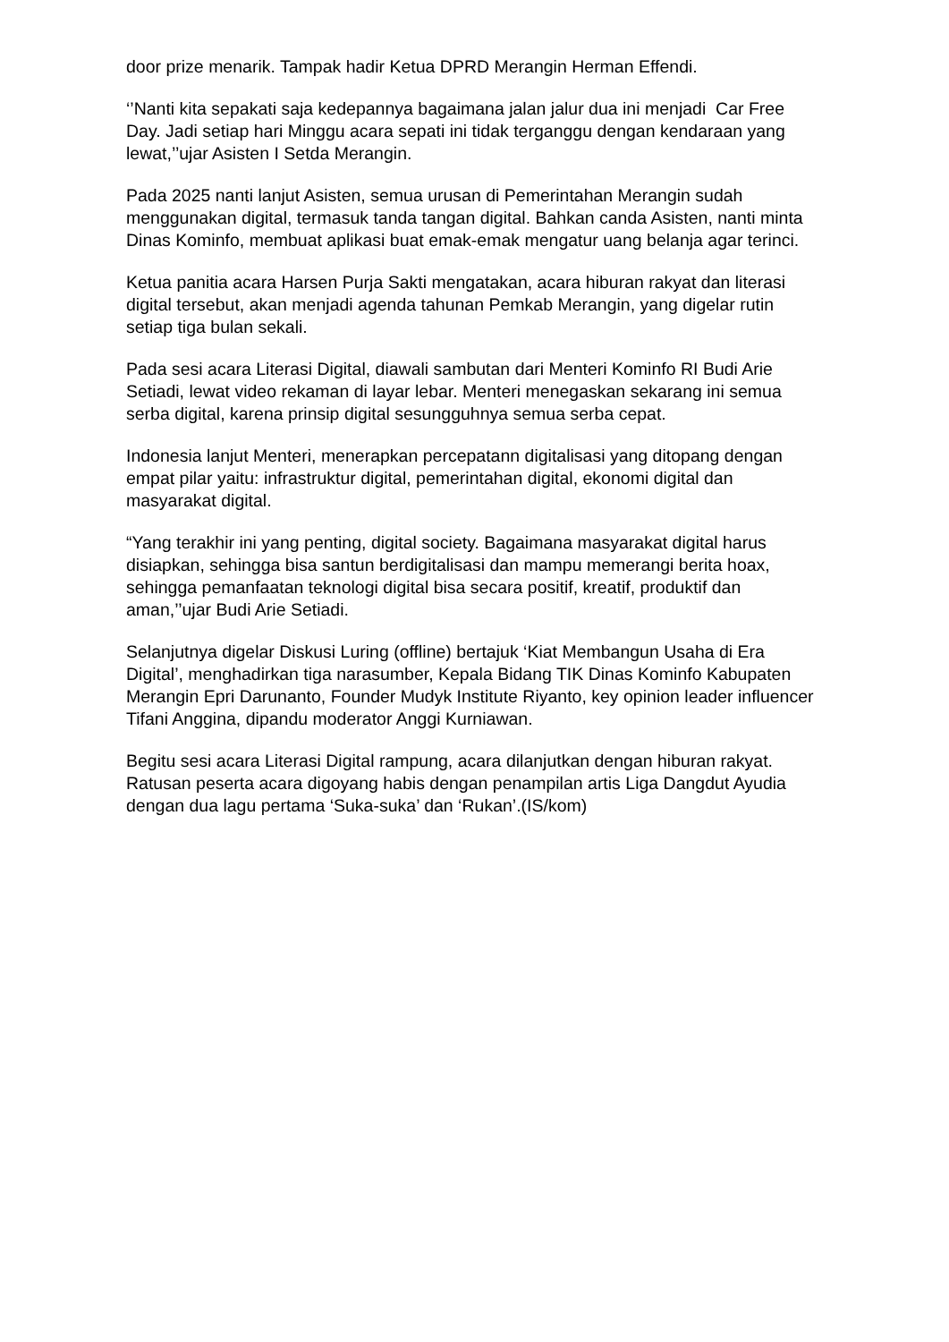door prize menarik. Tampak hadir Ketua DPRD Merangin Herman Effendi.
‘’Nanti kita sepakati saja kedepannya bagaimana jalan jalur dua ini menjadi Car Free Day. Jadi setiap hari Minggu acara sepati ini tidak terganggu dengan kendaraan yang lewat,’’ujar Asisten I Setda Merangin.
Pada 2025 nanti lanjut Asisten, semua urusan di Pemerintahan Merangin sudah menggunakan digital, termasuk tanda tangan digital. Bahkan canda Asisten, nanti minta Dinas Kominfo, membuat aplikasi buat emak-emak mengatur uang belanja agar terinci.
Ketua panitia acara Harsen Purja Sakti mengatakan, acara hiburan rakyat dan literasi digital tersebut, akan menjadi agenda tahunan Pemkab Merangin, yang digelar rutin setiap tiga bulan sekali.
Pada sesi acara Literasi Digital, diawali sambutan dari Menteri Kominfo RI Budi Arie Setiadi, lewat video rekaman di layar lebar. Menteri menegaskan sekarang ini semua serba digital, karena prinsip digital sesungguhnya semua serba cepat.
Indonesia lanjut Menteri, menerapkan percepatann digitalisasi yang ditopang dengan empat pilar yaitu: infrastruktur digital, pemerintahan digital, ekonomi digital dan masyarakat digital.
“Yang terakhir ini yang penting, digital society. Bagaimana masyarakat digital harus disiapkan, sehingga bisa santun berdigitalisasi dan mampu memerangi berita hoax, sehingga pemanfaatan teknologi digital bisa secara positif, kreatif, produktif dan aman,’’ujar Budi Arie Setiadi.
Selanjutnya digelar Diskusi Luring (offline) bertajuk ‘Kiat Membangun Usaha di Era Digital’, menghadirkan tiga narasumber, Kepala Bidang TIK Dinas Kominfo Kabupaten Merangin Epri Darunanto, Founder Mudyk Institute Riyanto, key opinion leader influencer Tifani Anggina, dipandu moderator Anggi Kurniawan.
Begitu sesi acara Literasi Digital rampung, acara dilanjutkan dengan hiburan rakyat. Ratusan peserta acara digoyang habis dengan penampilan artis Liga Dangdut Ayudia dengan dua lagu pertama ‘Suka-suka’ dan ‘Rukan’.(IS/kom)